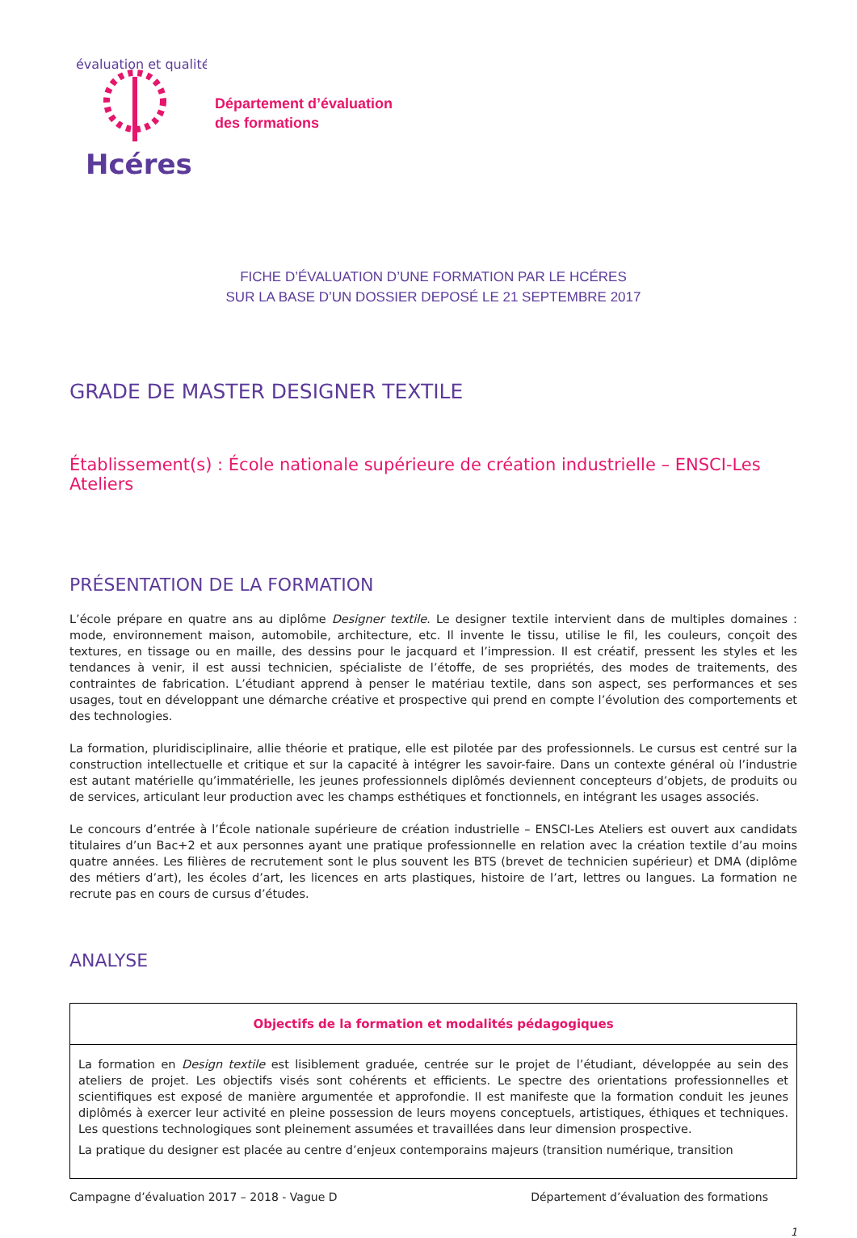évaluation et qualité
Hcéres
Département d’évaluation
des formations
FICHE D’ÉVALUATION D’UNE FORMATION PAR LE HCÉRES
SUR LA BASE D’UN DOSSIER DEPOSÉ LE 21 SEPTEMBRE 2017
GRADE DE MASTER DESIGNER TEXTILE
Établissement(s) : École nationale supérieure de création industrielle – ENSCI-Les Ateliers
PRÉSENTATION DE LA FORMATION
L’école prépare en quatre ans au diplôme Designer textile. Le designer textile intervient dans de multiples domaines : mode, environnement maison, automobile, architecture, etc. Il invente le tissu, utilise le fil, les couleurs, conçoit des textures, en tissage ou en maille, des dessins pour le jacquard et l’impression. Il est créatif, pressent les styles et les tendances à venir, il est aussi technicien, spécialiste de l’étoffe, de ses propriétés, des modes de traitements, des contraintes de fabrication. L’étudiant apprend à penser le matériau textile, dans son aspect, ses performances et ses usages, tout en développant une démarche créative et prospective qui prend en compte l’évolution des comportements et des technologies.
La formation, pluridisciplinaire, allie théorie et pratique, elle est pilotée par des professionnels. Le cursus est centré sur la construction intellectuelle et critique et sur la capacité à intégrer les savoir-faire. Dans un contexte général où l’industrie est autant matérielle qu’immatérielle, les jeunes professionnels diplômés deviennent concepteurs d’objets, de produits ou de services, articulant leur production avec les champs esthétiques et fonctionnels, en intégrant les usages associés.
Le concours d’entrée à l’École nationale supérieure de création industrielle – ENSCI-Les Ateliers est ouvert aux candidats titulaires d’un Bac+2 et aux personnes ayant une pratique professionnelle en relation avec la création textile d’au moins quatre années. Les filières de recrutement sont le plus souvent les BTS (brevet de technicien supérieur) et DMA (diplôme des métiers d’art), les écoles d’art, les licences en arts plastiques, histoire de l’art, lettres ou langues. La formation ne recrute pas en cours de cursus d’études.
ANALYSE
Objectifs de la formation et modalités pédagogiques
La formation en Design textile est lisiblement graduée, centrée sur le projet de l’étudiant, développée au sein des ateliers de projet. Les objectifs visés sont cohérents et efficients. Le spectre des orientations professionnelles et scientifiques est exposé de manière argumentée et approfondie. Il est manifeste que la formation conduit les jeunes diplômés à exercer leur activité en pleine possession de leurs moyens conceptuels, artistiques, éthiques et techniques. Les questions technologiques sont pleinement assumées et travaillées dans leur dimension prospective.
La pratique du designer est placée au centre d’enjeux contemporains majeurs (transition numérique, transition
Campagne d’évaluation 2017 – 2018 - Vague D Département d’évaluation des formations
1